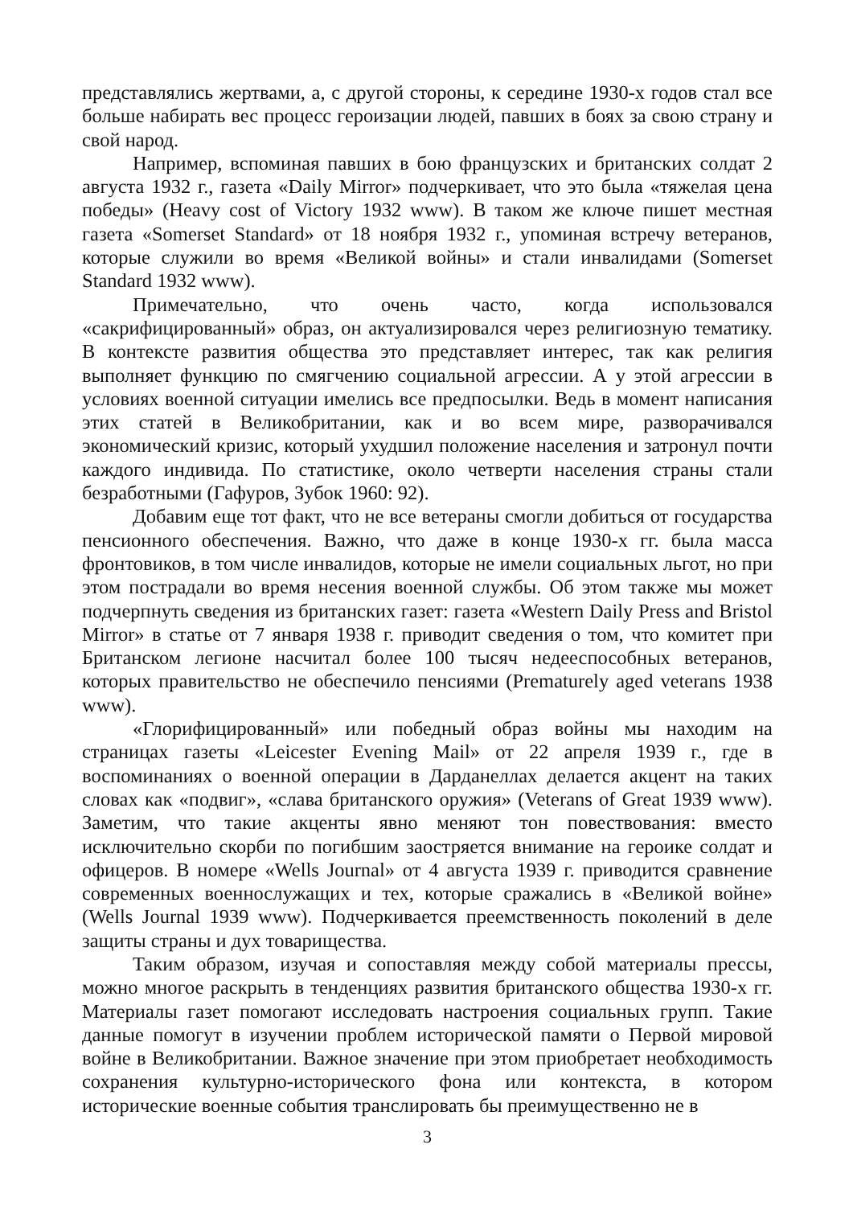представлялись жертвами, а, с другой стороны, к середине 1930-х годов стал все больше набирать вес процесс героизации людей, павших в боях за свою страну и свой народ.
Например, вспоминая павших в бою французских и британских солдат 2 августа 1932 г., газета «Daily Mirror» подчеркивает, что это была «тяжелая цена победы» (Heavy cost of Victory 1932 www). В таком же ключе пишет местная газета «Somerset Standard» от 18 ноября 1932 г., упоминая встречу ветеранов, которые служили во время «Великой войны» и стали инвалидами (Somerset Standard 1932 www).
Примечательно, что очень часто, когда использовался «сакрифицированный» образ, он актуализировался через религиозную тематику. В контексте развития общества это представляет интерес, так как религия выполняет функцию по смягчению социальной агрессии. А у этой агрессии в условиях военной ситуации имелись все предпосылки. Ведь в момент написания этих статей в Великобритании, как и во всем мире, разворачивался экономический кризис, который ухудшил положение населения и затронул почти каждого индивида. По статистике, около четверти населения страны стали безработными (Гафуров, Зубок 1960: 92).
Добавим еще тот факт, что не все ветераны смогли добиться от государства пенсионного обеспечения. Важно, что даже в конце 1930-х гг. была масса фронтовиков, в том числе инвалидов, которые не имели социальных льгот, но при этом пострадали во время несения военной службы. Об этом также мы может подчерпнуть сведения из британских газет: газета «Western Daily Press and Bristol Mirror» в статье от 7 января 1938 г. приводит сведения о том, что комитет при Британском легионе насчитал более 100 тысяч недееспособных ветеранов, которых правительство не обеспечило пенсиями (Prematurely aged veterans 1938 www).
«Глорифицированный» или победный образ войны мы находим на страницах газеты «Leicester Evening Mail» от 22 апреля 1939 г., где в воспоминаниях о военной операции в Дарданеллах делается акцент на таких словах как «подвиг», «слава британского оружия» (Veterans of Great 1939 www). Заметим, что такие акценты явно меняют тон повествования: вместо исключительно скорби по погибшим заостряется внимание на героике солдат и офицеров. В номере «Wells Journal» от 4 августа 1939 г. приводится сравнение современных военнослужащих и тех, которые сражались в «Великой войне» (Wells Journal 1939 www). Подчеркивается преемственность поколений в деле защиты страны и дух товарищества.
Таким образом, изучая и сопоставляя между собой материалы прессы, можно многое раскрыть в тенденциях развития британского общества 1930-х гг. Материалы газет помогают исследовать настроения социальных групп. Такие данные помогут в изучении проблем исторической памяти о Первой мировой войне в Великобритании. Важное значение при этом приобретает необходимость сохранения культурно-исторического фона или контекста, в котором исторические военные события транслировать бы преимущественно не в
3